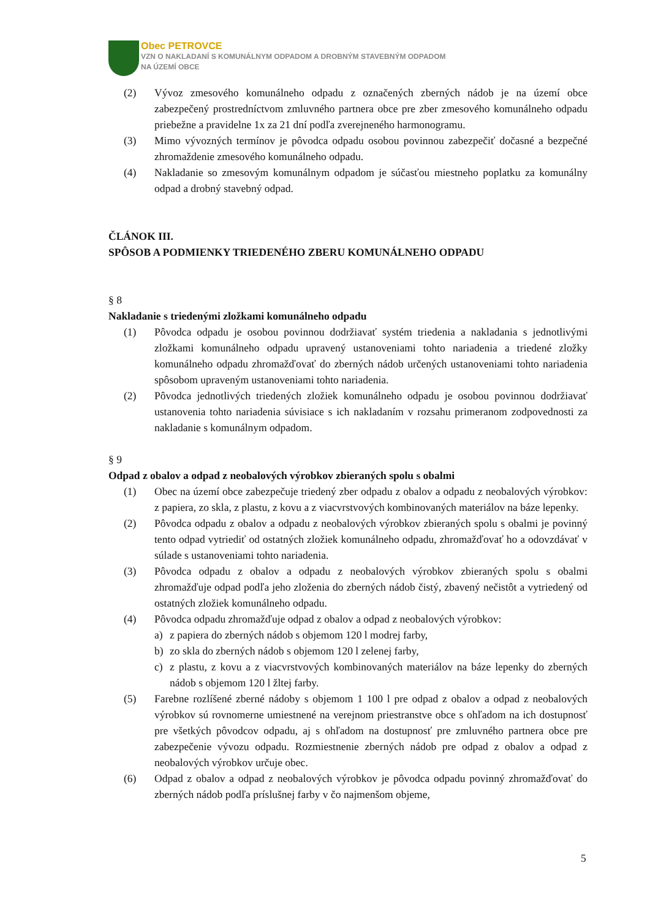Obec PETROVCE
VZN O NAKLADANÍ S KOMUNÁLNYM ODPADOM A DROBNÝM STAVEBNÝM ODPADOM
NA ÚZEMÍ OBCE
(2) Vývoz zmesového komunálneho odpadu z označených zberných nádob je na území obce zabezpečený prostredníctvom zmluvného partnera obce pre zber zmesového komunálneho odpadu priebežne a pravidelne 1x za 21 dní podľa zverejneného harmonogramu.
(3) Mimo vývozných termínov je pôvodca odpadu osobou povinnou zabezpečiť dočasné a bezpečné zhromaždenie zmesového komunálneho odpadu.
(4) Nakladanie so zmesovým komunálnym odpadom je súčasťou miestneho poplatku za komunálny odpad a drobný stavebný odpad.
ČLÁNOK III.
SPÔSOB A PODMIENKY TRIEDENÉHO ZBERU KOMUNÁLNEHO ODPADU
§ 8
Nakladanie s triedenými zložkami komunálneho odpadu
(1) Pôvodca odpadu je osobou povinnou dodržiavať systém triedenia a nakladania s jednotlivými zložkami komunálneho odpadu upravený ustanoveniami tohto nariadenia a triedené zložky komunálneho odpadu zhromažďovať do zberných nádob určených ustanoveniami tohto nariadenia spôsobom upraveným ustanoveniami tohto nariadenia.
(2) Pôvodca jednotlivých triedených zložiek komunálneho odpadu je osobou povinnou dodržiavať ustanovenia tohto nariadenia súvisiace s ich nakladaním v rozsahu primeranom zodpovednosti za nakladanie s komunálnym odpadom.
§ 9
Odpad z obalov a odpad z neobalových výrobkov zbieraných spolu s obalmi
(1) Obec na území obce zabezpečuje triedený zber odpadu z obalov a odpadu z neobalových výrobkov: z papiera, zo skla, z plastu, z kovu a z viacvrstvových kombinovaných materiálov na báze lepenky.
(2) Pôvodca odpadu z obalov a odpadu z neobalových výrobkov zbieraných spolu s obalmi je povinný tento odpad vytriediť od ostatných zložiek komunálneho odpadu, zhromažďovať ho a odovzdávať v súlade s ustanoveniami tohto nariadenia.
(3) Pôvodca odpadu z obalov a odpadu z neobalových výrobkov zbieraných spolu s obalmi zhromažďuje odpad podľa jeho zloženia do zberných nádob čistý, zbavený nečistôt a vytriedený od ostatných zložiek komunálneho odpadu.
(4) Pôvodca odpadu zhromažďuje odpad z obalov a odpad z neobalových výrobkov:
a) z papiera do zberných nádob s objemom 120 l modrej farby,
b) zo skla do zberných nádob s objemom 120 l zelenej farby,
c) z plastu, z kovu a z viacvrstvových kombinovaných materiálov na báze lepenky do zberných nádob s objemom 120 l žltej farby.
(5) Farebne rozlíšené zberné nádoby s objemom 1 100 l pre odpad z obalov a odpad z neobalových výrobkov sú rovnomerne umiestnené na verejnom priestranstve obce s ohľadom na ich dostupnosť pre všetkých pôvodcov odpadu, aj s ohľadom na dostupnosť pre zmluvného partnera obce pre zabezpečenie vývozu odpadu. Rozmiestnenie zberných nádob pre odpad z obalov a odpad z neobalových výrobkov určuje obec.
(6) Odpad z obalov a odpad z neobalových výrobkov je pôvodca odpadu povinný zhromažďovať do zberných nádob podľa príslušnej farby v čo najmenšom objeme,
5